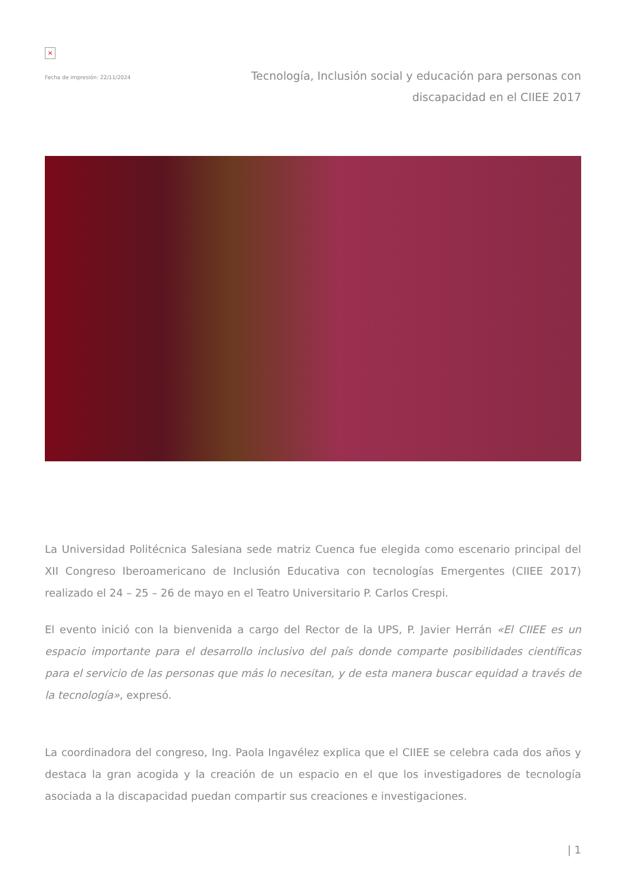×
Fecha de impresión: 22/11/2024
Tecnología, Inclusión social y educación para personas con discapacidad en el CIIEE 2017
La Universidad Politécnica Salesiana sede matriz Cuenca fue elegida como escenario principal del XII Congreso Iberoamericano de Inclusión Educativa con tecnologías Emergentes (CIIEE 2017) realizado el 24 – 25 – 26 de mayo en el Teatro Universitario P. Carlos Crespi.
El evento inició con la bienvenida a cargo del Rector de la UPS, P. Javier Herrán «El CIIEE es un espacio importante para el desarrollo inclusivo del país donde comparte posibilidades científicas para el servicio de las personas que más lo necesitan, y de esta manera buscar equidad a través de la tecnología», expresó.
La coordinadora del congreso, Ing. Paola Ingavélez explica que el CIIEE se celebra cada dos años y destaca la gran acogida y la creación de un espacio en el que los investigadores de tecnología asociada a la discapacidad puedan compartir sus creaciones e investigaciones.
| 1